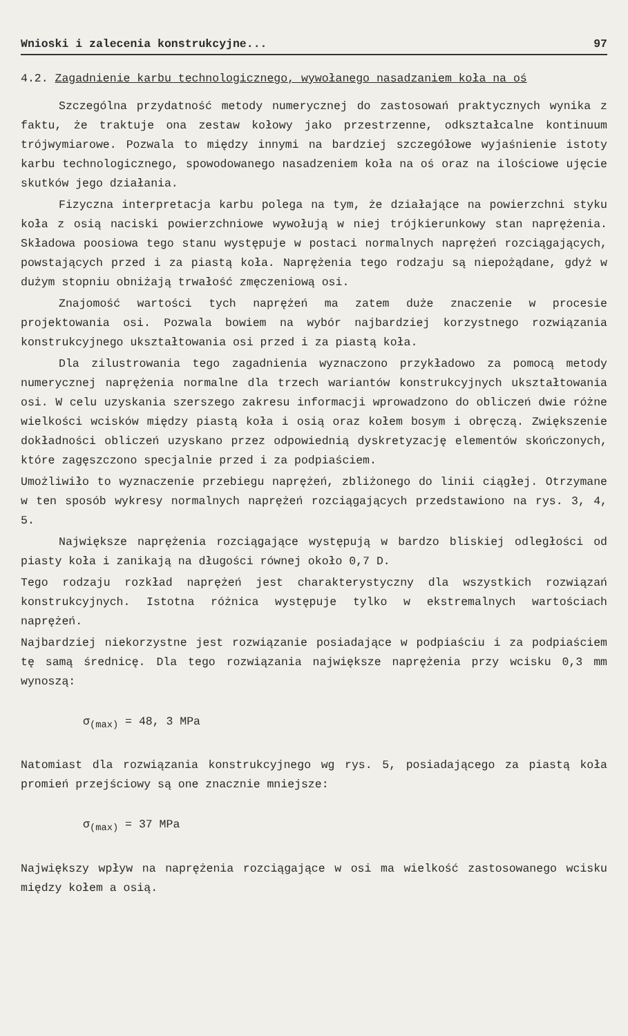Wnioski i zalecenia konstrukcyjne... 97
4.2. Zagadnienie karbu technologicznego, wywołanego nasadzaniem koła na oś
Szczególna przydatność metody numerycznej do zastosowań praktycznych wynika z faktu, że traktuje ona zestaw kołowy jako przestrzenne, odkształcalne kontinuum trójwymiarowe. Pozwala to między innymi na bardziej szczegółowe wyjaśnienie istoty karbu technologicznego, spowodowanego nasadzeniem koła na oś oraz na ilościowe ujęcie skutków jego działania.
Fizyczna interpretacja karbu polega na tym, że działające na powierzchni styku koła z osią naciski powierzchniowe wywołują w niej trójkierunkowy stan naprężenia. Składowa poosiowa tego stanu występuje w postaci normalnych naprężeń rozciągających, powstających przed i za piastą koła. Naprężenia tego rodzaju są niepożądane, gdyż w dużym stopniu obniżają trwałość zmęczeniową osi.
Znajomość wartości tych naprężeń ma zatem duże znaczenie w procesie projektowania osi. Pozwala bowiem na wybór najbardziej korzystnego rozwiązania konstrukcyjnego ukształtowania osi przed i za piastą koła.
Dla zilustrowania tego zagadnienia wyznaczono przykładowo za pomocą metody numerycznej naprężenia normalne dla trzech wariantów konstrukcyjnych ukształtowania osi. W celu uzyskania szerszego zakresu informacji wprowadzono do obliczeń dwie różne wielkości wcisków między piastą koła i osią oraz kołem bosym i obręczą. Zwiększenie dokładności obliczeń uzyskano przez odpowiednią dyskretyzację elementów skończonych, które zagęszczono specjalnie przed i za podpiaściem.
Umożliwiło to wyznaczenie przebiegu naprężeń, zbliżonego do linii ciągłej. Otrzymane w ten sposób wykresy normalnych naprężeń rozciągających przedstawiono na rys. 3, 4, 5.
Największe naprężenia rozciągające występują w bardzo bliskiej odległości od piasty koła i zanikają na długości równej około 0,7 D.
Tego rodzaju rozkład naprężeń jest charakterystyczny dla wszystkich rozwiązań konstrukcyjnych. Istotna różnica występuje tylko w ekstremalnych wartościach naprężeń.
Najbardziej niekorzystne jest rozwiązanie posiadające w podpiaściu i za podpiaściem tę samą średnicę. Dla tego rozwiązania największe naprężenia przy wcisku 0,3 mm wynoszą:
σ<sub>(max)</sub> = 48, 3 MPa
Natomiast dla rozwiązania konstrukcyjnego wg rys. 5, posiadającego za piastą koła promień przejściowy są one znacznie mniejsze:
σ<sub>(max)</sub> = 37 MPa
Największy wpływ na naprężenia rozciągające w osi ma wielkość zastosowanego wcisku między kołem a osią.